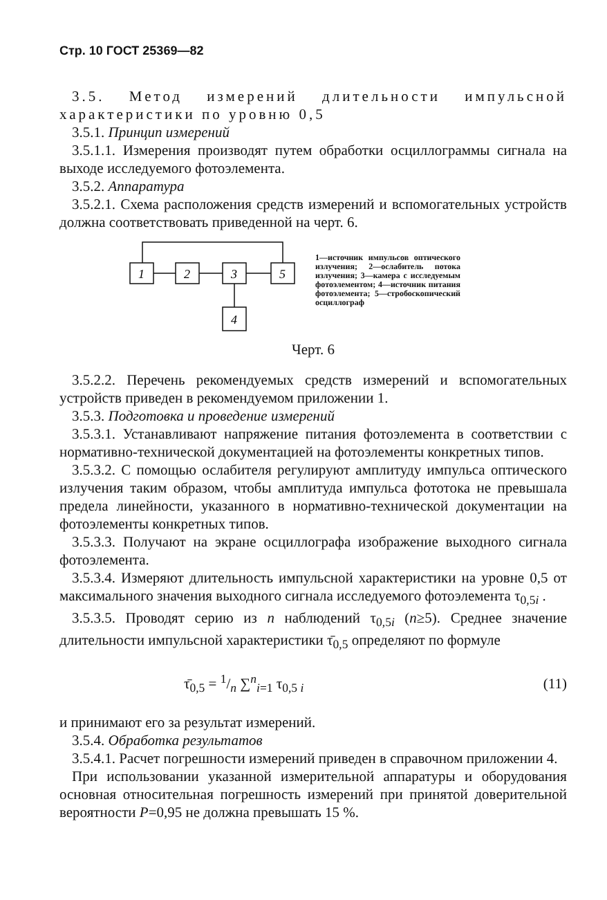Стр. 10 ГОСТ 25369—82
3.5. Метод измерений длительности импульсной характеристики по уровню 0,5
3.5.1. Принцип измерений
3.5.1.1. Измерения производят путем обработки осциллограммы сигнала на выходе исследуемого фотоэлемента.
3.5.2. Аппаратура
3.5.2.1. Схема расположения средств измерений и вспомогательных устройств должна соответствовать приведенной на черт. 6.
1
2
3
5
4
1—источник импульсов оптического излучения; 2—ослабитель потока излучения; 3—камера с исследуемым фотоэлементом; 4—источник питания фотоэлемента; 5—стробоскопический осциллограф
Черт. 6
3.5.2.2. Перечень рекомендуемых средств измерений и вспомогательных устройств приведен в рекомендуемом приложении 1.
3.5.3. Подготовка и проведение измерений
3.5.3.1. Устанавливают напряжение питания фотоэлемента в соответствии с нормативно-технической документацией на фотоэлементы конкретных типов.
3.5.3.2. С помощью ослабителя регулируют амплитуду импульса оптического излучения таким образом, чтобы амплитуда импульса фототока не превышала предела линейности, указанного в нормативно-технической документации на фотоэлементы конкретных типов.
3.5.3.3. Получают на экране осциллографа изображение выходного сигнала фотоэлемента.
3.5.3.4. Измеряют длительность импульсной характеристики на уровне 0,5 от максимального значения выходного сигнала исследуемого фотоэлемента τ<sub>0,5i</sub> .
3.5.3.5. Проводят серию из n наблюдений τ<sub>0,5i</sub> (n≥5). Среднее значение длительности импульсной характеристики τ̄<sub>0,5</sub> определяют по формуле
τ̄<sub>0,5</sub> = 1/n ∑<sup>n</sup><sub>i=1</sub> τ<sub>0,5 i</sub> (11)
и принимают его за результат измерений.
3.5.4. Обработка результатов
3.5.4.1. Расчет погрешности измерений приведен в справочном приложении 4.
При использовании указанной измерительной аппаратуры и оборудования основная относительная погрешность измерений при принятой доверительной вероятности P=0,95 не должна превышать 15 %.